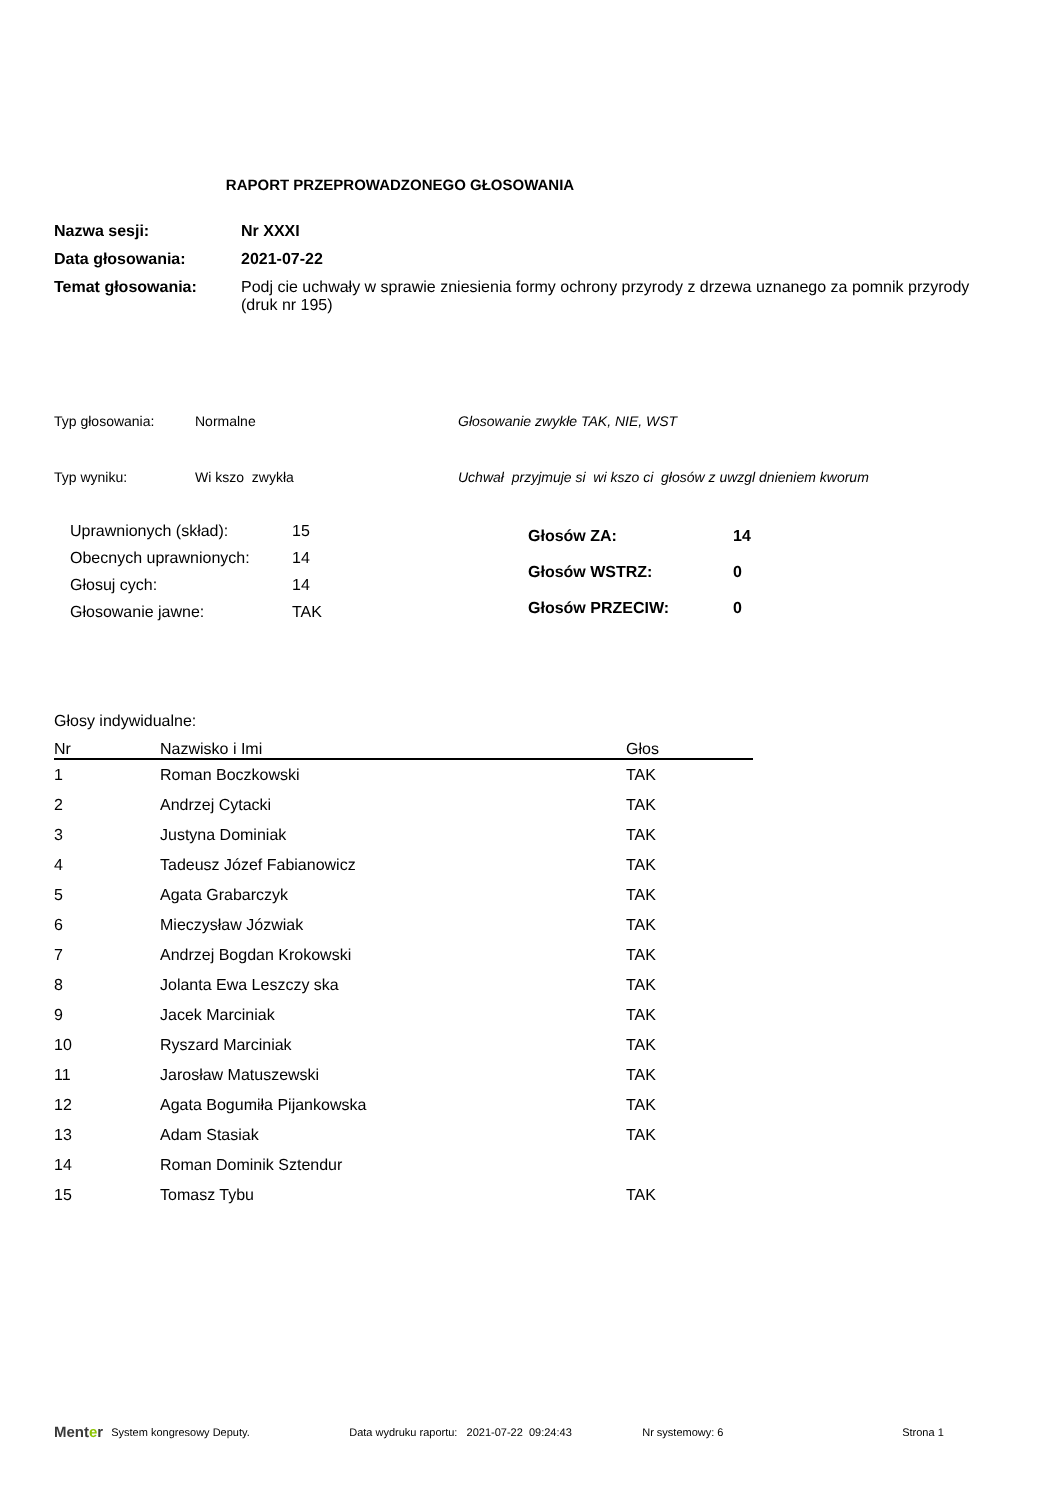RAPORT PRZEPROWADZONEGO GŁOSOWANIA
Nazwa sesji: Nr XXXI
Data głosowania: 2021-07-22
Temat głosowania: Podj cie uchwały w sprawie zniesienia formy ochrony przyrody z drzewa uznanego za pomnik przyrody (druk nr 195)
Typ głosowania: Normalne Głosowanie zwykłe TAK, NIE, WST
Typ wyniku: Wi kszo zwykła Uchwał przyjmuje si wi kszo ci głosów z uwzgl dnieniem kworum
| Uprawnionych (skład): | 15 |
| Obecnych uprawnionych: | 14 |
| Głosuj cych: | 14 |
| Głosowanie jawne: | TAK |
| Głosów ZA: | 14 |
| Głosów WSTRZ: | 0 |
| Głosów PRZECIW: | 0 |
Głosy indywidualne:
| Nr | Nazwisko i Imi | Głos |
| --- | --- | --- |
| 1 | Roman Boczkowski | TAK |
| 2 | Andrzej Cytacki | TAK |
| 3 | Justyna Dominiak | TAK |
| 4 | Tadeusz Józef Fabianowicz | TAK |
| 5 | Agata Grabarczyk | TAK |
| 6 | Mieczysław Józwiak | TAK |
| 7 | Andrzej Bogdan Krokowski | TAK |
| 8 | Jolanta Ewa Leszczy ska | TAK |
| 9 | Jacek Marciniak | TAK |
| 10 | Ryszard Marciniak | TAK |
| 11 | Jarosław Matuszewski | TAK |
| 12 | Agata Bogumiła Pijankowska | TAK |
| 13 | Adam Stasiak | TAK |
| 14 | Roman Dominik Sztendur | |
| 15 | Tomasz Tybu | TAK |
Menter System kongresowy Deputy. Data wydruku raportu: 2021-07-22 09:24:43 Nr systemowy: 6 Strona 1